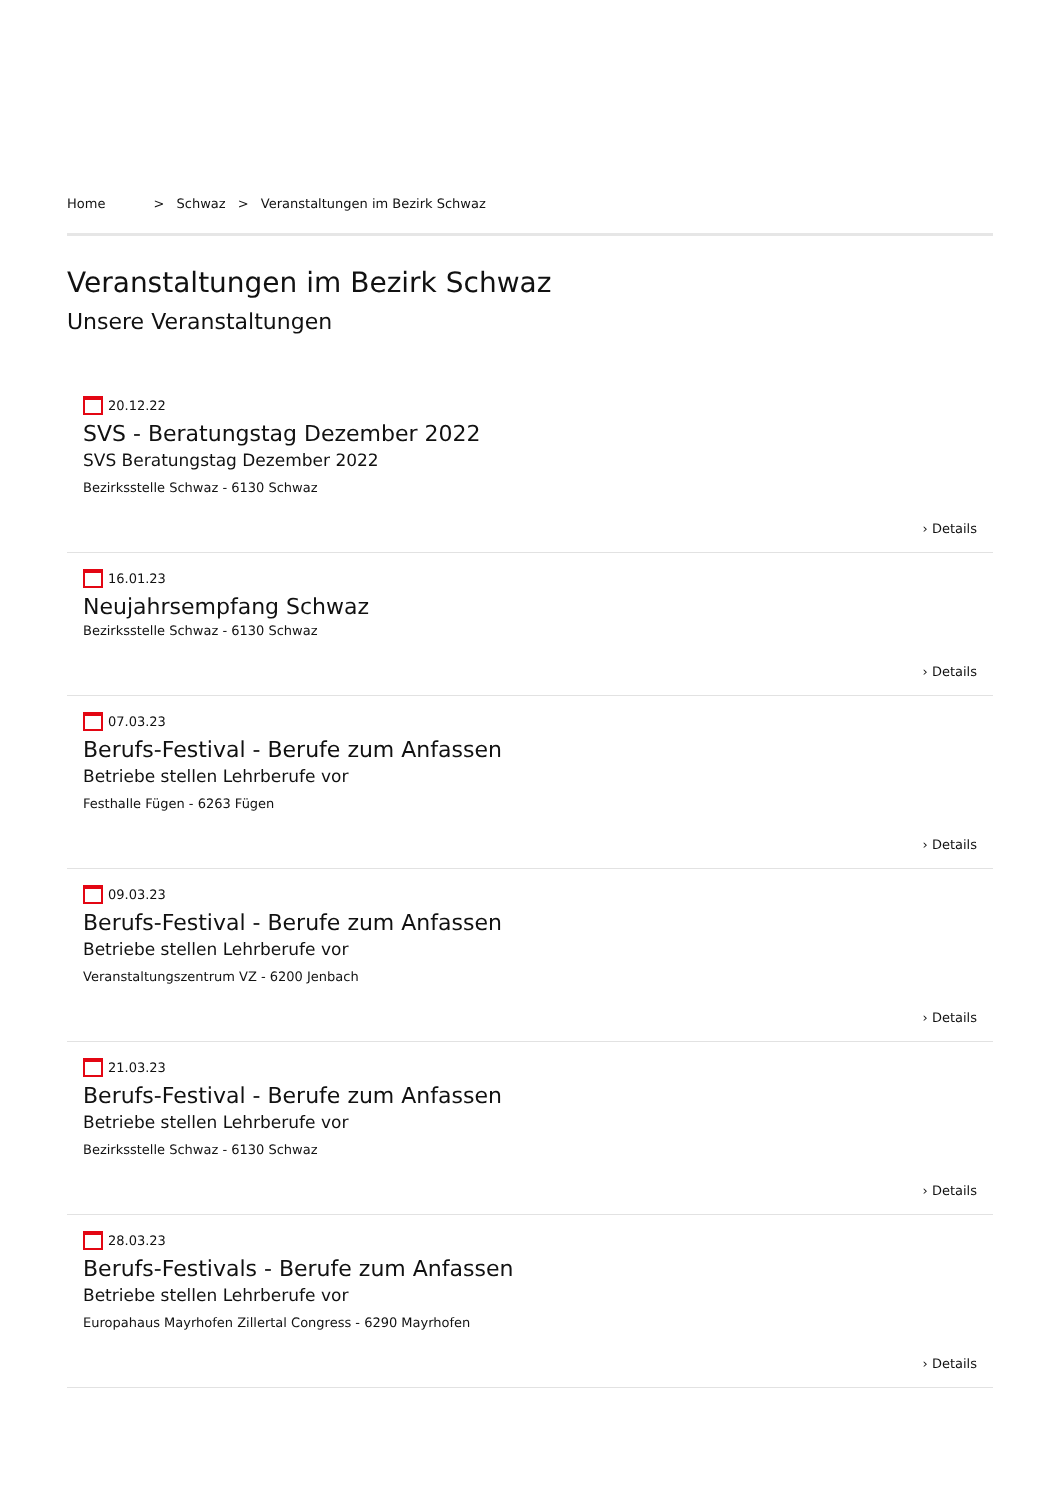Home > Schwaz > Veranstaltungen im Bezirk Schwaz
Veranstaltungen im Bezirk Schwaz
Unsere Veranstaltungen
20.12.22
SVS - Beratungstag Dezember 2022
SVS Beratungstag Dezember 2022
Bezirksstelle Schwaz - 6130 Schwaz
› Details
16.01.23
Neujahrsempfang Schwaz
Bezirksstelle Schwaz - 6130 Schwaz
› Details
07.03.23
Berufs-Festival - Berufe zum Anfassen
Betriebe stellen Lehrberufe vor
Festhalle Fügen - 6263 Fügen
› Details
09.03.23
Berufs-Festival - Berufe zum Anfassen
Betriebe stellen Lehrberufe vor
Veranstaltungszentrum VZ - 6200 Jenbach
› Details
21.03.23
Berufs-Festival - Berufe zum Anfassen
Betriebe stellen Lehrberufe vor
Bezirksstelle Schwaz - 6130 Schwaz
› Details
28.03.23
Berufs-Festivals - Berufe zum Anfassen
Betriebe stellen Lehrberufe vor
Europahaus Mayrhofen Zillertal Congress - 6290 Mayrhofen
› Details